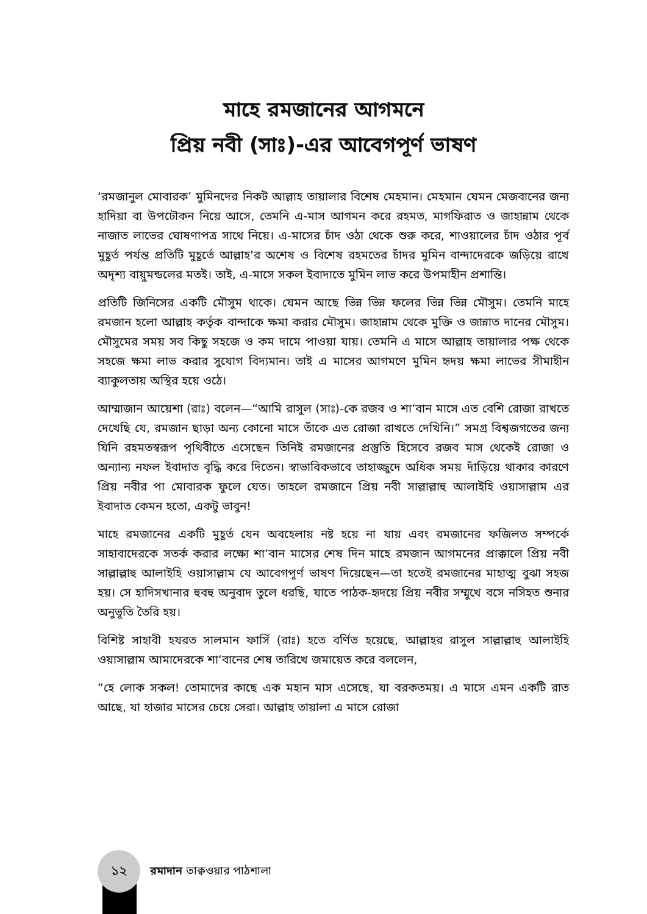মাহে রমজানের আগমনে
প্রিয় নবী (সাঃ)-এর আবেগপূর্ণ ভাষণ
‘রমজানুল মোবারক’ মুমিনদের নিকট আল্লাহ তায়ালার বিশেষ মেহমান। মেহমান যেমন মেজবানের জন্য হাদিয়া বা উপঢৌকন নিয়ে আসে, তেমনি এ-মাস আগমন করে রহমত, মাগফিরাত ও জাহান্নাম থেকে নাজাত লাভের ঘোষণাপত্র সাথে নিয়ে। এ-মাসের চাঁদ ওঠা থেকে শুরু করে, শাওয়ালের চাঁদ ওঠার পূর্ব মুহূর্ত পর্যন্ত প্রতিটি মুহূর্তে আল্লাহ'র অশেষ ও বিশেষ রহমতের চাঁদর মুমিন বান্দাদেরকে জড়িয়ে রাখে অদৃশ্য বায়ুমন্ডলের মতই। তাই, এ-মাসে সকল ইবাদাতে মুমিন লাভ করে উপমাহীন প্রশান্তি।
প্রতিটি জিনিসের একটি মৌসুম থাকে। যেমন আছে ভিন্ন ভিন্ন ফলের ভিন্ন ভিন্ন মৌসুম। তেমনি মাহে রমজান হলো আল্লাহ কর্তৃক বান্দাকে ক্ষমা করার মৌসুম। জাহান্নাম থেকে মুক্তি ও জান্নাত দানের মৌসুম। মৌসুমের সময় সব কিছু সহজে ও কম দামে পাওয়া যায়। তেমনি এ মাসে আল্লাহ তায়ালার পক্ষ থেকে সহজে ক্ষমা লাভ করার সুযোগ বিদ্যমান। তাই এ মাসের আগমণে মুমিন হৃদয় ক্ষমা লাভের সীমাহীন ব্যাকুলতায় অস্থির হয়ে ওঠে।
আম্মাজান আয়েশা (রাঃ) বলেন—“আমি রাসুল (সাঃ)-কে রজব ও শা‘বান মাসে এত বেশি রোজা রাখতে দেখেছি যে, রমজান ছাড়া অন্য কোনো মাসে তাঁকে এত রোজা রাখতে দেখিনি।” সমগ্র বিশ্বজগতের জন্য যিনি রহমতস্বরূপ পৃথিবীতে এসেছেন তিনিই রমজানের প্রস্তুতি হিসেবে রজব মাস থেকেই রোজা ও অন্যান্য নফল ইবাদাত বৃদ্ধি করে দিতেন। স্বাভাবিকভাবে তাহাজ্জুদে অধিক সময় দাঁড়িয়ে থাকার কারণে প্রিয় নবীর পা মোবারক ফুলে যেত। তাহলে রমজানে প্রিয় নবী সাল্লাল্লাহু আলাইহি ওয়াসাল্লাম এর ইবাদাত কেমন হতো, একটু ভাবুন!
মাহে রমজানের একটি মুহূর্ত যেন অবহেলায় নষ্ট হয়ে না যায় এবং রমজানের ফজিলত সম্পর্কে সাহাবাদেরকে সতর্ক করার লক্ষ্যে শা‘বান মাসের শেষ দিন মাহে রমজান আগমনের প্রাক্কালে প্রিয় নবী সাল্লাল্লাহু আলাইহি ওয়াসাল্লাম যে আবেগপূর্ণ ভাষণ দিয়েছেন—তা হতেই রমজানের মাহাত্ম বুঝা সহজ হয়। সে হাদিসখানার হুবহু অনুবাদ তুলে ধরছি, যাতে পাঠক-হৃদয়ে প্রিয় নবীর সম্মুখে বসে নসিহত শুনার অনুভূতি তৈরি হয়।
বিশিষ্ট সাহাবী হযরত সালমান ফার্সি (রাঃ) হতে বর্ণিত হয়েছে, আল্লাহর রাসুল সাল্লাল্লাহু আলাইহি ওয়াসাল্লাম আমাদেরকে শা‘বানের শেষ তারিখে জমায়েত করে বললেন,
“হে লোক সকল! তোমাদের কাছে এক মহান মাস এসেছে, যা বরকতময়। এ মাসে এমন একটি রাত আছে, যা হাজার মাসের চেয়ে সেরা। আল্লাহ তায়ালা এ মাসে রোজা
১২
রমাদান তাক্বওয়ার পাঠশালা